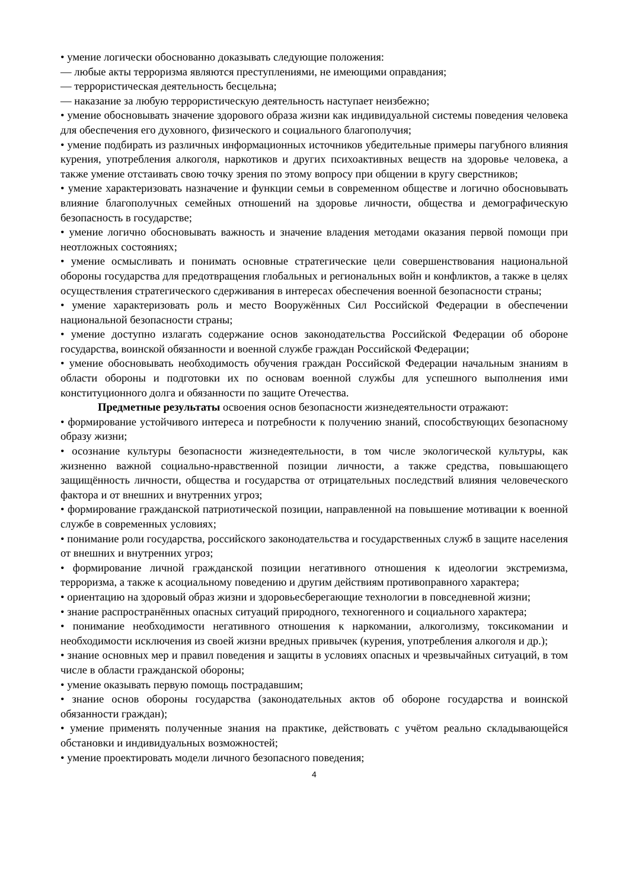• умение логически обоснованно доказывать следующие положения:
— любые акты терроризма являются преступлениями, не имеющими оправдания;
— террористическая деятельность бесцельна;
— наказание за любую террористическую деятельность наступает неизбежно;
• умение обосновывать значение здорового образа жизни как индивидуальной системы поведения человека для обеспечения его духовного, физического и социального благополучия;
• умение подбирать из различных информационных источников убедительные примеры пагубного влияния курения, употребления алкоголя, наркотиков и других психоактивных веществ на здоровье человека, а также умение отстаивать свою точку зрения по этому вопросу при общении в кругу сверстников;
• умение характеризовать назначение и функции семьи в современном обществе и логично обосновывать влияние благополучных семейных отношений на здоровье личности, общества и демографическую безопасность в государстве;
• умение логично обосновывать важность и значение владения методами оказания первой помощи при неотложных состояниях;
• умение осмысливать и понимать основные стратегические цели совершенствования национальной обороны государства для предотвращения глобальных и региональных войн и конфликтов, а также в целях осуществления стратегического сдерживания в интересах обеспечения военной безопасности страны;
• умение характеризовать роль и место Вооружённых Сил Российской Федерации в обеспечении национальной безопасности страны;
• умение доступно излагать содержание основ законодательства Российской Федерации об обороне государства, воинской обязанности и военной службе граждан Российской Федерации;
• умение обосновывать необходимость обучения граждан Российской Федерации начальным знаниям в области обороны и подготовки их по основам военной службы для успешного выполнения ими конституционного долга и обязанности по защите Отечества.
Предметные результаты освоения основ безопасности жизнедеятельности отражают:
• формирование устойчивого интереса и потребности к получению знаний, способствующих безопасному образу жизни;
• осознание культуры безопасности жизнедеятельности, в том числе экологической культуры, как жизненно важной социально-нравственной позиции личности, а также средства, повышающего защищённость личности, общества и государства от отрицательных последствий влияния человеческого фактора и от внешних и внутренних угроз;
• формирование гражданской патриотической позиции, направленной на повышение мотивации к военной службе в современных условиях;
• понимание роли государства, российского законодательства и государственных служб в защите населения от внешних и внутренних угроз;
• формирование личной гражданской позиции негативного отношения к идеологии экстремизма, терроризма, а также к асоциальному поведению и другим действиям противоправного характера;
• ориентацию на здоровый образ жизни и здоровьесберегающие технологии в повседневной жизни;
• знание распространённых опасных ситуаций природного, техногенного и социального характера;
• понимание необходимости негативного отношения к наркомании, алкоголизму, токсикомании и необходимости исключения из своей жизни вредных привычек (курения, употребления алкоголя и др.);
• знание основных мер и правил поведения и защиты в условиях опасных и чрезвычайных ситуаций, в том числе в области гражданской обороны;
• умение оказывать первую помощь пострадавшим;
• знание основ обороны государства (законодательных актов об обороне государства и воинской обязанности граждан);
• умение применять полученные знания на практике, действовать с учётом реально складывающейся обстановки и индивидуальных возможностей;
• умение проектировать модели личного безопасного поведения;
4